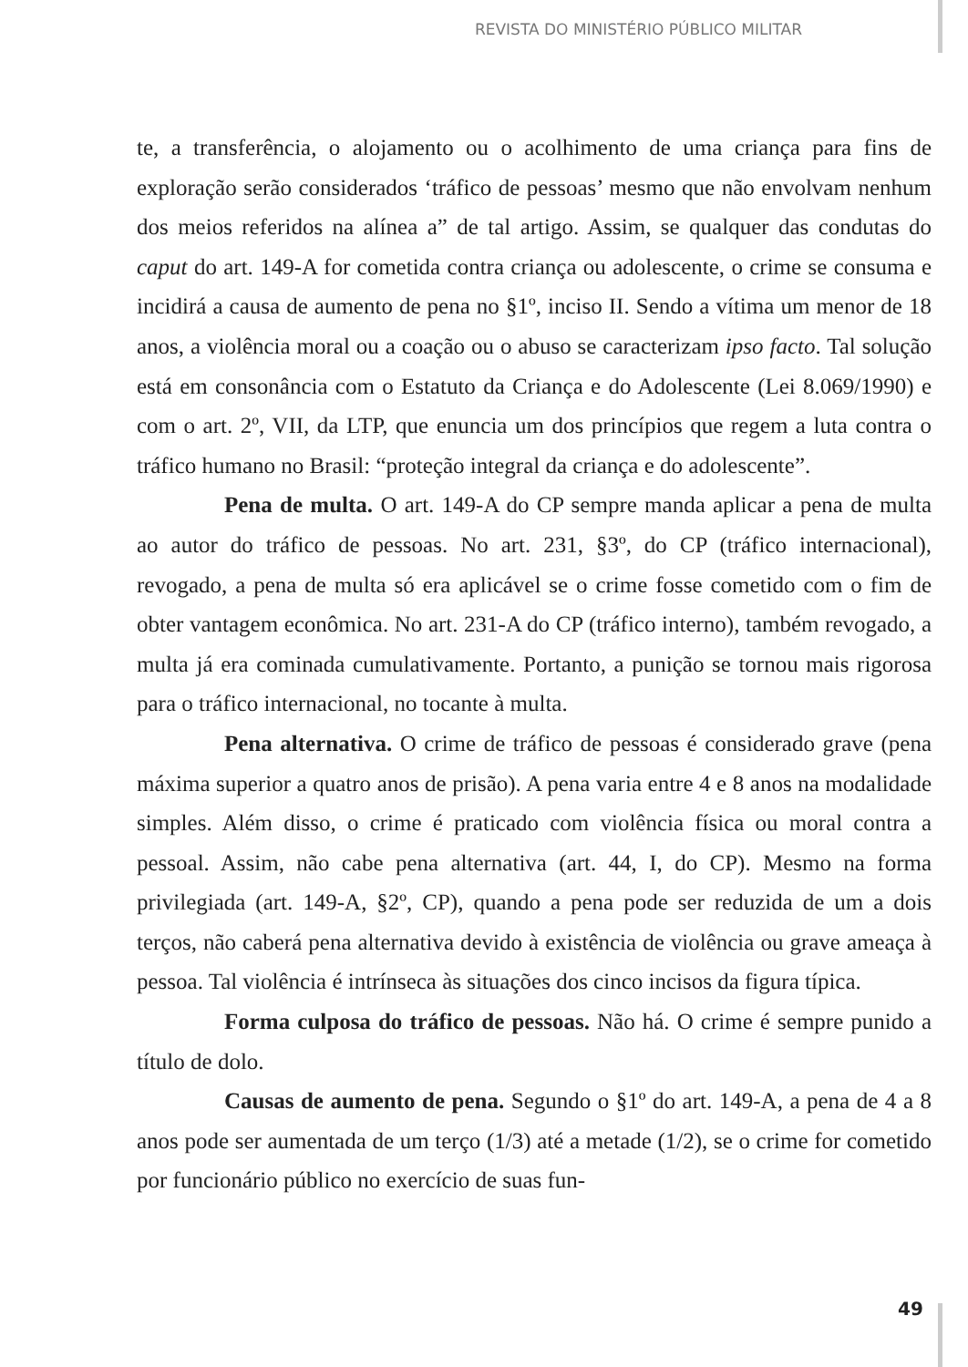REVISTA DO MINISTÉRIO PÚBLICO MILITAR
te, a transferência, o alojamento ou o acolhimento de uma criança para fins de exploração serão considerados ‘tráfico de pessoas’ mesmo que não envolvam nenhum dos meios referidos na alínea a” de tal artigo. Assim, se qualquer das condutas do caput do art. 149-A for cometida contra criança ou adolescente, o crime se consuma e incidirá a causa de aumento de pena no §1º, inciso II. Sendo a vítima um menor de 18 anos, a violência moral ou a coação ou o abuso se caracterizam ipso facto. Tal solução está em consonância com o Estatuto da Criança e do Adolescente (Lei 8.069/1990) e com o art. 2º, VII, da LTP, que enuncia um dos princípios que regem a luta contra o tráfico humano no Brasil: “proteção integral da criança e do adolescente”.
Pena de multa. O art. 149-A do CP sempre manda aplicar a pena de multa ao autor do tráfico de pessoas. No art. 231, §3º, do CP (tráfico internacional), revogado, a pena de multa só era aplicável se o crime fosse cometido com o fim de obter vantagem econômica. No art. 231-A do CP (tráfico interno), também revogado, a multa já era cominada cumulativamente. Portanto, a punição se tornou mais rigorosa para o tráfico internacional, no tocante à multa.
Pena alternativa. O crime de tráfico de pessoas é considerado grave (pena máxima superior a quatro anos de prisão). A pena varia entre 4 e 8 anos na modalidade simples. Além disso, o crime é praticado com violência física ou moral contra a pessoal. Assim, não cabe pena alternativa (art. 44, I, do CP). Mesmo na forma privilegiada (art. 149-A, §2º, CP), quando a pena pode ser reduzida de um a dois terços, não caberá pena alternativa devido à existência de violência ou grave ameaça à pessoa. Tal violência é intrínseca às situações dos cinco incisos da figura típica.
Forma culposa do tráfico de pessoas. Não há. O crime é sempre punido a título de dolo.
Causas de aumento de pena. Segundo o §1º do art. 149-A, a pena de 4 a 8 anos pode ser aumentada de um terço (1/3) até a metade (1/2), se o crime for cometido por funcionário público no exercício de suas fun-
49